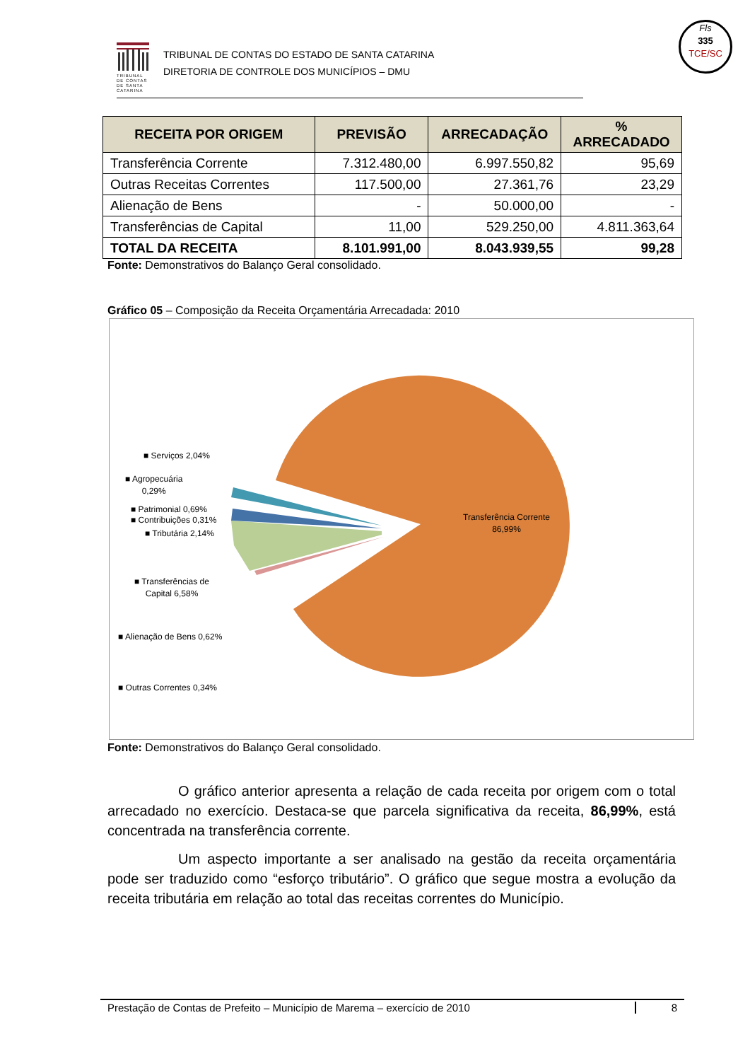TRIBUNAL DE CONTAS DE SANTA CATARINA
TRIBUNAL DE CONTAS DO ESTADO DE SANTA CATARINA
DIRETORIA DE CONTROLE DOS MUNICÍPIOS – DMU
Fls
335
TCE/SC
| RECEITA POR ORIGEM | PREVISÃO | ARRECADAÇÃO | % ARRECADADO |
| --- | --- | --- | --- |
| Transferência Corrente | 7.312.480,00 | 6.997.550,82 | 95,69 |
| Outras Receitas Correntes | 117.500,00 | 27.361,76 | 23,29 |
| Alienação de Bens | - | 50.000,00 | - |
| Transferências de Capital | 11,00 | 529.250,00 | 4.811.363,64 |
| TOTAL DA RECEITA | 8.101.991,00 | 8.043.939,55 | 99,28 |
Fonte: Demonstrativos do Balanço Geral consolidado.
Gráfico 05 – Composição da Receita Orçamentária Arrecadada: 2010
■ Serviços 2,04%
■ Agropecuária
0,29%
■ Patrimonial 0,69%
■ Contribuições 0,31%
■ Tributária 2,14%
■ Transferências de
Capital 6,58%
■ Alienação de Bens 0,62%
■ Outras Correntes 0,34%
Transferência Corrente
86,99%
Fonte: Demonstrativos do Balanço Geral consolidado.
O gráfico anterior apresenta a relação de cada receita por origem com o total arrecadado no exercício. Destaca-se que parcela significativa da receita, 86,99%, está concentrada na transferência corrente.
Um aspecto importante a ser analisado na gestão da receita orçamentária pode ser traduzido como “esforço tributário”. O gráfico que segue mostra a evolução da receita tributária em relação ao total das receitas correntes do Município.
Prestação de Contas de Prefeito – Município de Marema – exercício de 2010 8